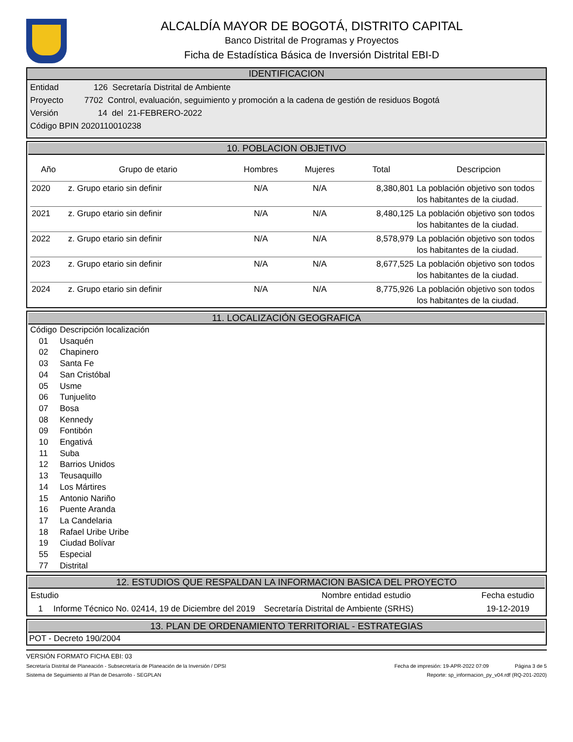ALCALDÍA MAYOR DE BOGOTÁ, DISTRITO CAPITAL
Banco Distrital de Programas y Proyectos
Ficha de Estadística Básica de Inversión Distrital EBI-D
IDENTIFICACION
Entidad 126 Secretaría Distrital de Ambiente
Proyecto 7702 Control, evaluación, seguimiento y promoción a la cadena de gestión de residuos Bogotá
Versión 14 del 21-FEBRERO-2022
Código BPIN 2020110010238
10. POBLACION OBJETIVO
| Año | Grupo de etario | Hombres | Mujeres | Total | Descripcion |
| --- | --- | --- | --- | --- | --- |
| 2020 | z. Grupo etario sin definir | N/A | N/A | 8,380,801 | La población objetivo son todos los habitantes de la ciudad. |
| 2021 | z. Grupo etario sin definir | N/A | N/A | 8,480,125 | La población objetivo son todos los habitantes de la ciudad. |
| 2022 | z. Grupo etario sin definir | N/A | N/A | 8,578,979 | La población objetivo son todos los habitantes de la ciudad. |
| 2023 | z. Grupo etario sin definir | N/A | N/A | 8,677,525 | La población objetivo son todos los habitantes de la ciudad. |
| 2024 | z. Grupo etario sin definir | N/A | N/A | 8,775,926 | La población objetivo son todos los habitantes de la ciudad. |
11. LOCALIZACIÓN GEOGRAFICA
| Código | Descripción localización |
| 01 | Usaquén |
| 02 | Chapinero |
| 03 | Santa Fe |
| 04 | San Cristóbal |
| 05 | Usme |
| 06 | Tunjuelito |
| 07 | Bosa |
| 08 | Kennedy |
| 09 | Fontibón |
| 10 | Engativá |
| 11 | Suba |
| 12 | Barrios Unidos |
| 13 | Teusaquillo |
| 14 | Los Mártires |
| 15 | Antonio Nariño |
| 16 | Puente Aranda |
| 17 | La Candelaria |
| 18 | Rafael Uribe Uribe |
| 19 | Ciudad Bolívar |
| 55 | Especial |
| 77 | Distrital |
12. ESTUDIOS QUE RESPALDAN LA INFORMACION BASICA DEL PROYECTO
| Estudio | | Nombre entidad estudio | Fecha estudio |
| --- | --- | --- | --- |
| 1 | Informe Técnico No. 02414, 19 de Diciembre del 2019 | Secretaría Distrital de Ambiente (SRHS) | 19-12-2019 |
13. PLAN DE ORDENAMIENTO TERRITORIAL - ESTRATEGIAS
POT - Decreto 190/2004
VERSIÓN FORMATO FICHA EBI: 03
Secretaría Distrital de Planeación - Subsecretaría de Planeación de la Inversión / DPSI Fecha de impresión: 19-APR-2022 07:09 Página 3 de 5
Sistema de Seguimiento al Plan de Desarrollo - SEGPLAN Reporte: sp_informacion_py_v04.rdf (RQ-201-2020)